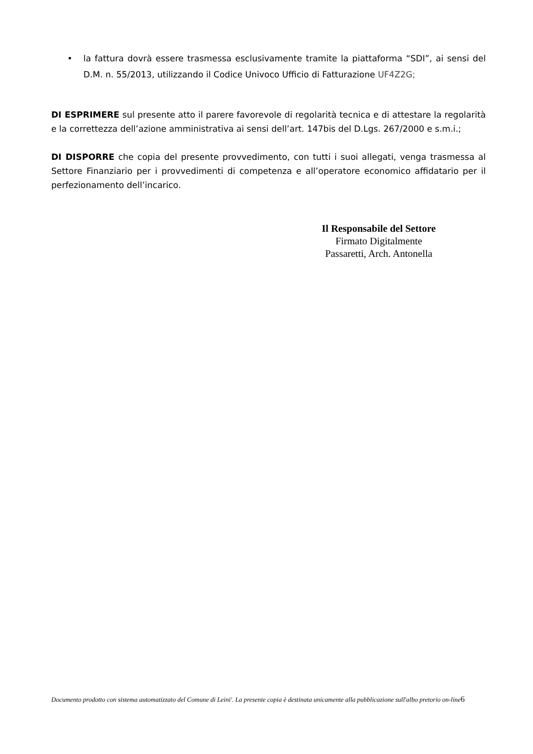• la fattura dovrà essere trasmessa esclusivamente tramite la piattaforma “SDI”, ai sensi del D.M. n. 55/2013, utilizzando il Codice Univoco Ufficio di Fatturazione UF4Z2G;
DI ESPRIMERE sul presente atto il parere favorevole di regolarità tecnica e di attestare la regolarità e la correttezza dell’azione amministrativa ai sensi dell’art. 147bis del D.Lgs. 267/2000 e s.m.i.;
DI DISPORRE che copia del presente provvedimento, con tutti i suoi allegati, venga trasmessa al Settore Finanziario per i provvedimenti di competenza e all’operatore economico affidatario per il perfezionamento dell’incarico.
Il Responsabile del Settore
Firmato Digitalmente
Passaretti, Arch. Antonella
Documento prodotto con sistema automatizzato del Comune di Leini'. La presente copia è destinata unicamente alla pubblicazione sull'albo pretorio on-line6